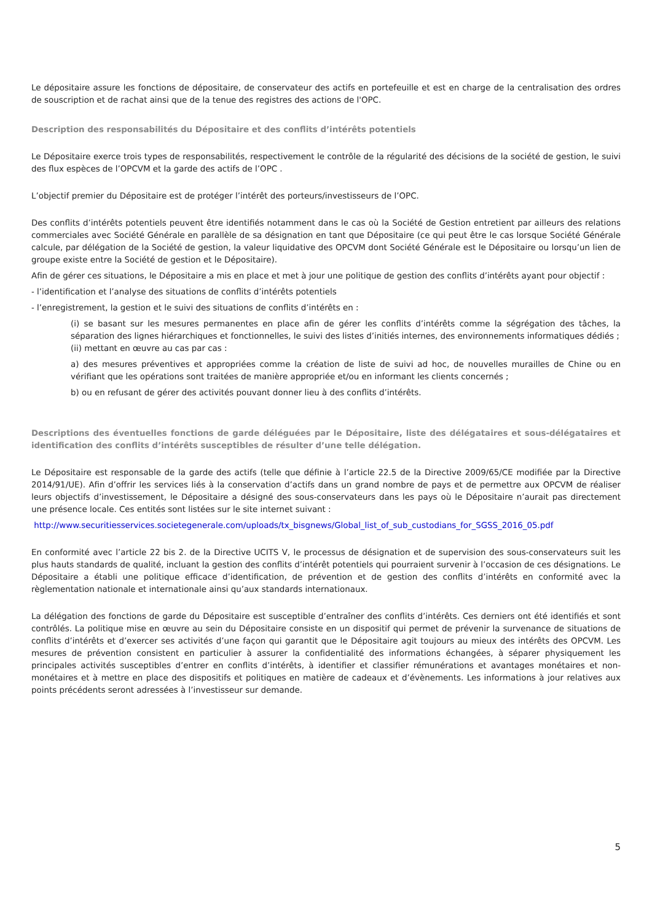Le dépositaire assure les fonctions de dépositaire, de conservateur des actifs en portefeuille et est en charge de la centralisation des ordres de souscription et de rachat ainsi que de la tenue des registres des actions de l'OPC.
Description des responsabilités du Dépositaire et des conflits d’intérêts potentiels
Le Dépositaire exerce trois types de responsabilités, respectivement le contrôle de la régularité des décisions de la société de gestion, le suivi des flux espèces de l’OPCVM et la garde des actifs de l’OPC .
L’objectif premier du Dépositaire est de protéger l’intérêt des porteurs/investisseurs de l’OPC.
Des conflits d’intérêts potentiels peuvent être identifiés notamment dans le cas où la Société de Gestion entretient par ailleurs des relations commerciales avec Société Générale en parallèle de sa désignation en tant que Dépositaire (ce qui peut être le cas lorsque Société Générale calcule, par délégation de la Société de gestion, la valeur liquidative des OPCVM dont Société Générale est le Dépositaire ou lorsqu’un lien de groupe existe entre la Société de gestion et le Dépositaire).
Afin de gérer ces situations, le Dépositaire a mis en place et met à jour une politique de gestion des conflits d’intérêts ayant pour objectif :
- l’identification et l’analyse des situations de conflits d’intérêts potentiels
- l’enregistrement, la gestion et le suivi des situations de conflits d’intérêts en :
(i) se basant sur les mesures permanentes en place afin de gérer les conflits d’intérêts comme la ségrégation des tâches, la séparation des lignes hiérarchiques et fonctionnelles, le suivi des listes d’initiés internes, des environnements informatiques dédiés ;
(ii) mettant en œuvre au cas par cas :
a) des mesures préventives et appropriées comme la création de liste de suivi ad hoc, de nouvelles murailles de Chine ou en vérifiant que les opérations sont traitées de manière appropriée et/ou en informant les clients concernés ;
b) ou en refusant de gérer des activités pouvant donner lieu à des conflits d’intérêts.
Descriptions des éventuelles fonctions de garde déléguées par le Dépositaire, liste des délégataires et sous-délégataires et identification des conflits d’intérêts susceptibles de résulter d’une telle délégation.
Le Dépositaire est responsable de la garde des actifs (telle que définie à l’article 22.5 de la Directive 2009/65/CE modifiée par la Directive 2014/91/UE). Afin d’offrir les services liés à la conservation d’actifs dans un grand nombre de pays et de permettre aux OPCVM de réaliser leurs objectifs d’investissement, le Dépositaire a désigné des sous-conservateurs dans les pays où le Dépositaire n’aurait pas directement une présence locale. Ces entités sont listées sur le site internet suivant :
http://www.securitiesservices.societegenerale.com/uploads/tx_bisgnews/Global_list_of_sub_custodians_for_SGSS_2016_05.pdf
En conformité avec l’article 22 bis 2. de la Directive UCITS V, le processus de désignation et de supervision des sous-conservateurs suit les plus hauts standards de qualité, incluant la gestion des conflits d’intérêt potentiels qui pourraient survenir à l’occasion de ces désignations. Le Dépositaire a établi une politique efficace d’identification, de prévention et de gestion des conflits d’intérêts en conformité avec la règlementation nationale et internationale ainsi qu’aux standards internationaux.
La délégation des fonctions de garde du Dépositaire est susceptible d’entraîner des conflits d’intérêts. Ces derniers ont été identifiés et sont contrôlés. La politique mise en œuvre au sein du Dépositaire consiste en un dispositif qui permet de prévenir la survenance de situations de conflits d’intérêts et d’exercer ses activités d’une façon qui garantit que le Dépositaire agit toujours au mieux des intérêts des OPCVM. Les mesures de prévention consistent en particulier à assurer la confidentialité des informations échangées, à séparer physiquement les principales activités susceptibles d’entrer en conflits d’intérêts, à identifier et classifier rémunérations et avantages monétaires et non-monétaires et à mettre en place des dispositifs et politiques en matière de cadeaux et d’évènements. Les informations à jour relatives aux points précédents seront adressées à l’investisseur sur demande.
5